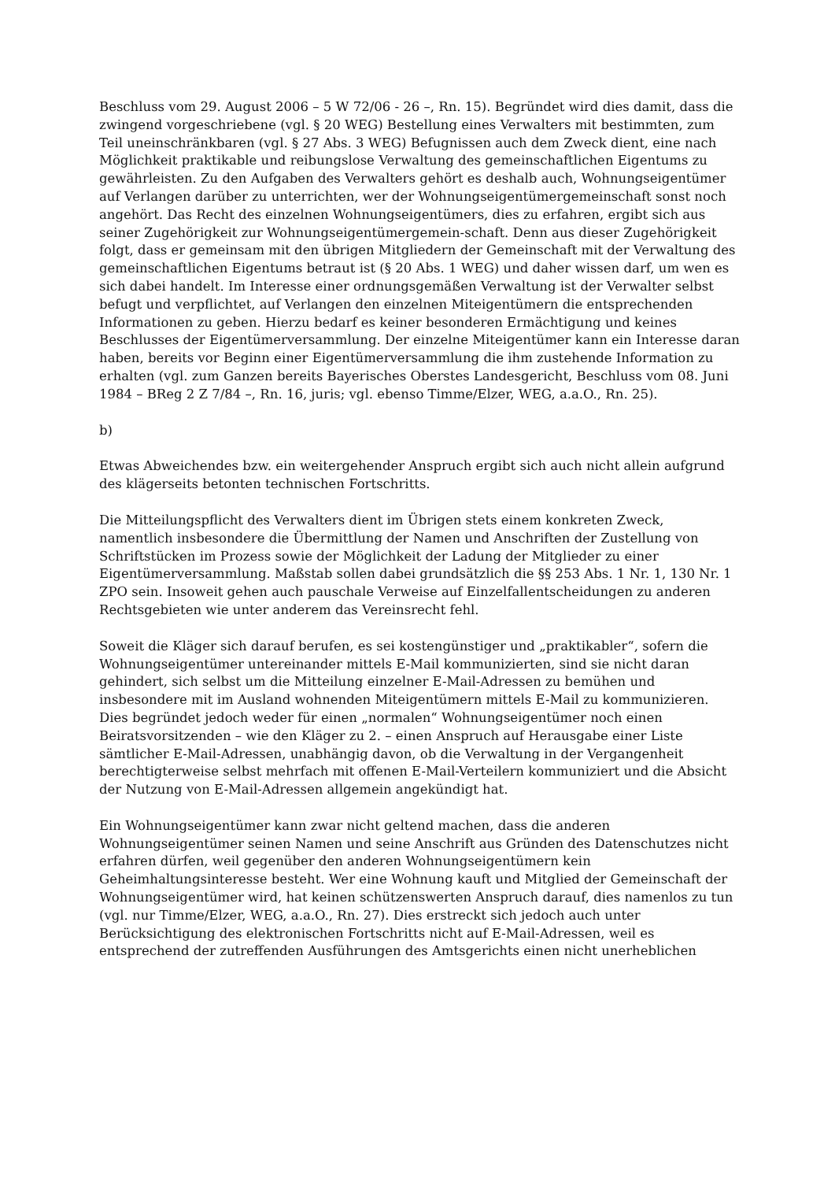Beschluss vom 29. August 2006 – 5 W 72/06 - 26 –, Rn. 15). Begründet wird dies damit, dass die zwingend vorgeschriebene (vgl. § 20 WEG) Bestellung eines Verwalters mit bestimmten, zum Teil uneinschränkbaren (vgl. § 27 Abs. 3 WEG) Befugnissen auch dem Zweck dient, eine nach Möglichkeit praktikable und reibungslose Verwaltung des gemeinschaftlichen Eigentums zu gewährleisten. Zu den Aufgaben des Verwalters gehört es deshalb auch, Wohnungseigentümer auf Verlangen darüber zu unterrichten, wer der Wohnungseigentümergemeinschaft sonst noch angehört. Das Recht des einzelnen Wohnungseigentümers, dies zu erfahren, ergibt sich aus seiner Zugehörigkeit zur Wohnungseigentümergemein-schaft. Denn aus dieser Zugehörigkeit folgt, dass er gemeinsam mit den übrigen Mitgliedern der Gemeinschaft mit der Verwaltung des gemeinschaftlichen Eigentums betraut ist (§ 20 Abs. 1 WEG) und daher wissen darf, um wen es sich dabei handelt. Im Interesse einer ordnungsgemäßen Verwaltung ist der Verwalter selbst befugt und verpflichtet, auf Verlangen den einzelnen Miteigentümern die entsprechenden Informationen zu geben. Hierzu bedarf es keiner besonderen Ermächtigung und keines Beschlusses der Eigentümerversammlung. Der einzelne Miteigentümer kann ein Interesse daran haben, bereits vor Beginn einer Eigentümerversammlung die ihm zustehende Information zu erhalten (vgl. zum Ganzen bereits Bayerisches Oberstes Landesgericht, Beschluss vom 08. Juni 1984 – BReg 2 Z 7/84 –, Rn. 16, juris; vgl. ebenso Timme/Elzer, WEG, a.a.O., Rn. 25).
b)
Etwas Abweichendes bzw. ein weitergehender Anspruch ergibt sich auch nicht allein aufgrund des klägerseits betonten technischen Fortschritts.
Die Mitteilungspflicht des Verwalters dient im Übrigen stets einem konkreten Zweck, namentlich insbesondere die Übermittlung der Namen und Anschriften der Zustellung von Schriftstücken im Prozess sowie der Möglichkeit der Ladung der Mitglieder zu einer Eigentümerversammlung. Maßstab sollen dabei grundsätzlich die §§ 253 Abs. 1 Nr. 1, 130 Nr. 1 ZPO sein. Insoweit gehen auch pauschale Verweise auf Einzelfallentscheidungen zu anderen Rechtsgebieten wie unter anderem das Vereinsrecht fehl.
Soweit die Kläger sich darauf berufen, es sei kostengünstiger und „praktikabler“, sofern die Wohnungseigentümer untereinander mittels E-Mail kommunizierten, sind sie nicht daran gehindert, sich selbst um die Mitteilung einzelner E-Mail-Adressen zu bemühen und insbesondere mit im Ausland wohnenden Miteigentümern mittels E-Mail zu kommunizieren. Dies begründet jedoch weder für einen „normalen“ Wohnungseigentümer noch einen Beiratsvorsitzenden – wie den Kläger zu 2. – einen Anspruch auf Herausgabe einer Liste sämtlicher E-Mail-Adressen, unabhängig davon, ob die Verwaltung in der Vergangenheit berechtigterweise selbst mehrfach mit offenen E-Mail-Verteilern kommuniziert und die Absicht der Nutzung von E-Mail-Adressen allgemein angekündigt hat.
Ein Wohnungseigentümer kann zwar nicht geltend machen, dass die anderen Wohnungseigentümer seinen Namen und seine Anschrift aus Gründen des Datenschutzes nicht erfahren dürfen, weil gegenüber den anderen Wohnungseigentümern kein Geheimhaltungsinteresse besteht. Wer eine Wohnung kauft und Mitglied der Gemeinschaft der Wohnungseigentümer wird, hat keinen schützenswerten Anspruch darauf, dies namenlos zu tun (vgl. nur Timme/Elzer, WEG, a.a.O., Rn. 27). Dies erstreckt sich jedoch auch unter Berücksichtigung des elektronischen Fortschritts nicht auf E-Mail-Adressen, weil es entsprechend der zutreffenden Ausführungen des Amtsgerichts einen nicht unerheblichen